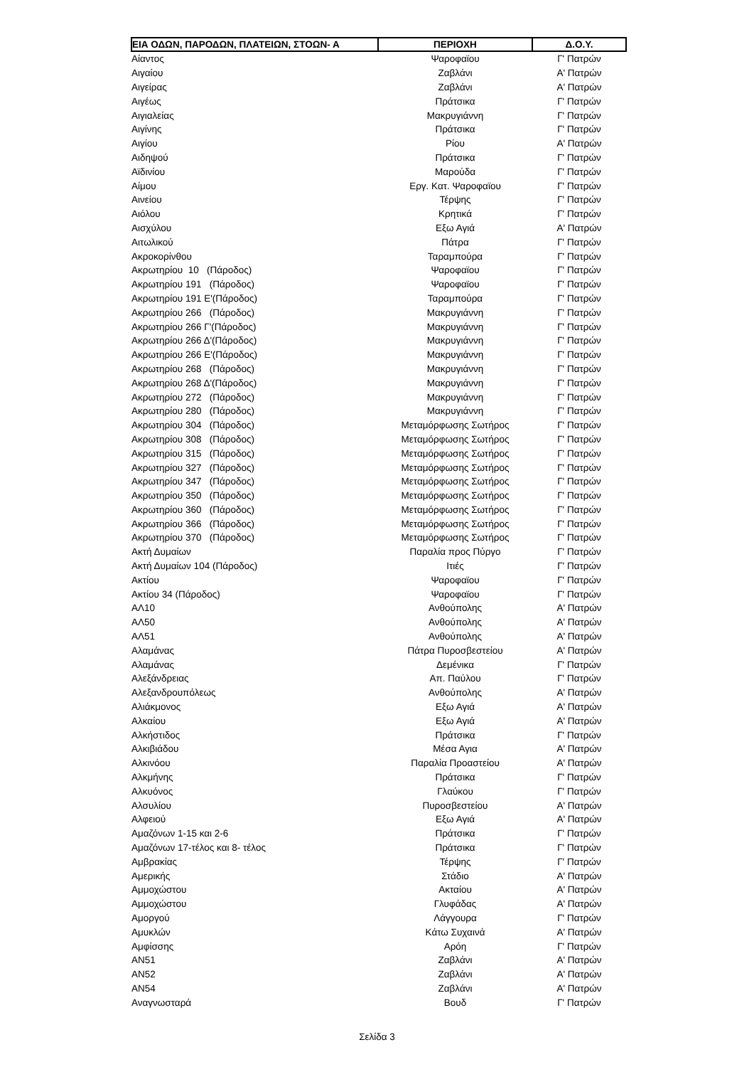| ΕΙΑ ΟΔΩΝ, ΠΑΡΟΔΩΝ, ΠΛΑΤΕΙΩΝ, ΣΤΟΩΝ- Α | ΠΕΡΙΟΧΗ | Δ.Ο.Υ. |
| --- | --- | --- |
| Αίαντος | Ψαροφαϊου | Γ' Πατρών |
| Αιγαίου | Ζαβλάνι | Α' Πατρών |
| Αιγείρας | Ζαβλάνι | Α' Πατρών |
| Αιγέως | Πράτσικα | Γ' Πατρών |
| Αιγιαλείας | Μακρυγιάννη | Γ' Πατρών |
| Αιγίνης | Πράτσικα | Γ' Πατρών |
| Αιγίου | Ρίου | Α' Πατρών |
| Αιδηψού | Πράτσικα | Γ' Πατρών |
| Αϊδινίου | Μαρούδα | Γ' Πατρών |
| Αίμου | Εργ. Κατ. Ψαροφαϊου | Γ' Πατρών |
| Αινείου | Τέρψης | Γ' Πατρών |
| Αιόλου | Κρητικά | Γ' Πατρών |
| Αισχύλου | Εξω Αγιά | Α' Πατρών |
| Αιτωλικού | Πάτρα | Γ' Πατρών |
| Ακροκορίνθου | Ταραμπούρα | Γ' Πατρών |
| Ακρωτηρίου 10 (Πάροδος) | Ψαροφαϊου | Γ' Πατρών |
| Ακρωτηρίου 191 (Πάροδος) | Ψαροφαϊου | Γ' Πατρών |
| Ακρωτηρίου 191 Ε'(Πάροδος) | Ταραμπούρα | Γ' Πατρών |
| Ακρωτηρίου 266 (Πάροδος) | Μακρυγιάννη | Γ' Πατρών |
| Ακρωτηρίου 266 Γ'(Πάροδος) | Μακρυγιάννη | Γ' Πατρών |
| Ακρωτηρίου 266 Δ'(Πάροδος) | Μακρυγιάννη | Γ' Πατρών |
| Ακρωτηρίου 266 Ε'(Πάροδος) | Μακρυγιάννη | Γ' Πατρών |
| Ακρωτηρίου 268 (Πάροδος) | Μακρυγιάννη | Γ' Πατρών |
| Ακρωτηρίου 268 Δ'(Πάροδος) | Μακρυγιάννη | Γ' Πατρών |
| Ακρωτηρίου 272 (Πάροδος) | Μακρυγιάννη | Γ' Πατρών |
| Ακρωτηρίου 280 (Πάροδος) | Μακρυγιάννη | Γ' Πατρών |
| Ακρωτηρίου 304 (Πάροδος) | Μεταμόρφωσης Σωτήρος | Γ' Πατρών |
| Ακρωτηρίου 308 (Πάροδος) | Μεταμόρφωσης Σωτήρος | Γ' Πατρών |
| Ακρωτηρίου 315 (Πάροδος) | Μεταμόρφωσης Σωτήρος | Γ' Πατρών |
| Ακρωτηρίου 327 (Πάροδος) | Μεταμόρφωσης Σωτήρος | Γ' Πατρών |
| Ακρωτηρίου 347 (Πάροδος) | Μεταμόρφωσης Σωτήρος | Γ' Πατρών |
| Ακρωτηρίου 350 (Πάροδος) | Μεταμόρφωσης Σωτήρος | Γ' Πατρών |
| Ακρωτηρίου 360 (Πάροδος) | Μεταμόρφωσης Σωτήρος | Γ' Πατρών |
| Ακρωτηρίου 366 (Πάροδος) | Μεταμόρφωσης Σωτήρος | Γ' Πατρών |
| Ακρωτηρίου 370 (Πάροδος) | Μεταμόρφωσης Σωτήρος | Γ' Πατρών |
| Ακτή Δυμαίων | Παραλία προς Πύργο | Γ' Πατρών |
| Ακτή Δυμαίων 104 (Πάροδος) | Ιτιές | Γ' Πατρών |
| Ακτίου | Ψαροφαϊου | Γ' Πατρών |
| Ακτίου 34 (Πάροδος) | Ψαροφαϊου | Γ' Πατρών |
| ΑΛ10 | Ανθούπολης | Α' Πατρών |
| ΑΛ50 | Ανθούπολης | Α' Πατρών |
| ΑΛ51 | Ανθούπολης | Α' Πατρών |
| Αλαμάνας | Πάτρα Πυροσβεστείου | Α' Πατρών |
| Αλαμάνας | Δεμένικα | Γ' Πατρών |
| Αλεξάνδρειας | Απ. Παύλου | Γ' Πατρών |
| Αλεξανδρουπόλεως | Ανθούπολης | Α' Πατρών |
| Αλιάκμονος | Εξω Αγιά | Α' Πατρών |
| Αλκαίου | Εξω Αγιά | Α' Πατρών |
| Αλκήστιδος | Πράτσικα | Γ' Πατρών |
| Αλκιβιάδου | Μέσα Αγια | Α' Πατρών |
| Αλκινόου | Παραλία Προαστείου | Α' Πατρών |
| Αλκμήνης | Πράτσικα | Γ' Πατρών |
| Αλκυόνος | Γλαύκου | Γ' Πατρών |
| Αλσυλίου | Πυροσβεστείου | Α' Πατρών |
| Αλφειού | Εξω Αγιά | Α' Πατρών |
| Αμαζόνων 1-15 και 2-6 | Πράτσικα | Γ' Πατρών |
| Αμαζόνων 17-τέλος και 8- τέλος | Πράτσικα | Γ' Πατρών |
| Αμβρακίας | Τέρψης | Γ' Πατρών |
| Αμερικής | Στάδιο | Α' Πατρών |
| Αμμοχώστου | Ακταίου | Α' Πατρών |
| Αμμοχώστου | Γλυφάδας | Α' Πατρών |
| Αμοργού | Λάγγουρα | Γ' Πατρών |
| Αμυκλών | Κάτω Συχαινά | Α' Πατρών |
| Αμφίσσης | Αρόη | Γ' Πατρών |
| ΑΝ51 | Ζαβλάνι | Α' Πατρών |
| ΑΝ52 | Ζαβλάνι | Α' Πατρών |
| ΑΝ54 | Ζαβλάνι | Α' Πατρών |
| Αναγνωσταρά | Βουδ | Γ' Πατρών |
Σελίδα 3